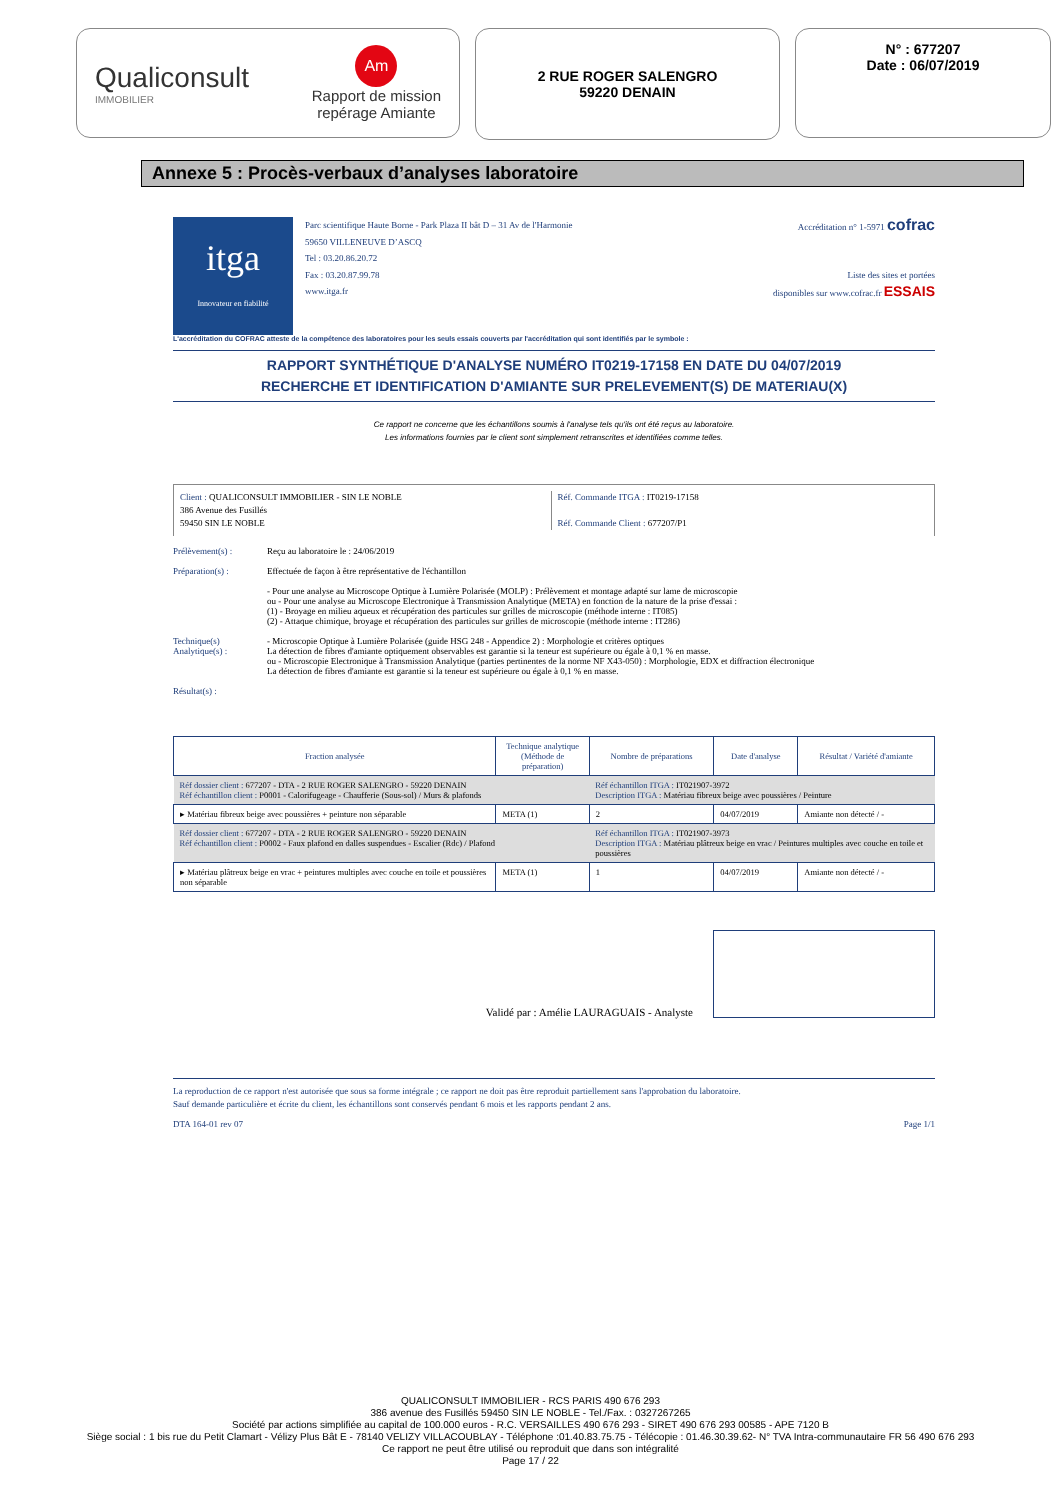Qualiconsult
IMMOBILIER
Am
Rapport de mission
repérage Amiante
2 RUE ROGER SALENGRO
59220 DENAIN
N° : 677207
Date : 06/07/2019
Annexe 5 : Procès-verbaux d’analyses laboratoire
itga
Innovateur en fiabilité
Parc scientifique Haute Borne - Park Plaza II bât D – 31 Av de l'Harmonie
59650 VILLENEUVE D’ASCQ
Tel : 03.20.86.20.72
Fax : 03.20.87.99.78
www.itga.fr
Accréditation n° 1-5971 cofrac
Liste des sites et portées
disponibles sur www.cofrac.fr ESSAIS
L'accréditation du COFRAC atteste de la compétence des laboratoires pour les seuls essais couverts par l'accréditation qui sont identifiés par le symbole :
RAPPORT SYNTHÉTIQUE D'ANALYSE NUMÉRO IT0219-17158 EN DATE DU 04/07/2019
RECHERCHE ET IDENTIFICATION D'AMIANTE SUR PRELEVEMENT(S) DE MATERIAU(X)
Ce rapport ne concerne que les échantillons soumis à l'analyse tels qu'ils ont été reçus au laboratoire.
Les informations fournies par le client sont simplement retranscrites et identifiées comme telles.
Client : QUALICONSULT IMMOBILIER - SIN LE NOBLE
386 Avenue des Fusillés
59450 SIN LE NOBLE
Réf. Commande ITGA : IT0219-17158
Réf. Commande Client : 677207/P1
Prélèvement(s) : Reçu au laboratoire le : 24/06/2019
Préparation(s) : Effectuée de façon à être représentative de l'échantillon
- Pour une analyse au Microscope Optique à Lumière Polarisée (MOLP) : Prélèvement et montage adapté sur lame de microscopie
ou - Pour une analyse au Microscope Electronique à Transmission Analytique (META) en fonction de la nature de la prise d'essai :
(1) - Broyage en milieu aqueux et récupération des particules sur grilles de microscopie (méthode interne : IT085)
(2) - Attaque chimique, broyage et récupération des particules sur grilles de microscopie (méthode interne : IT286)
Technique(s) Analytique(s) :
- Microscopie Optique à Lumière Polarisée (guide HSG 248 - Appendice 2) : Morphologie et critères optiques
La détection de fibres d'amiante optiquement observables est garantie si la teneur est supérieure ou égale à 0,1 % en masse.
ou - Microscopie Electronique à Transmission Analytique (parties pertinentes de la norme NF X43-050) : Morphologie, EDX et diffraction électronique
La détection de fibres d'amiante est garantie si la teneur est supérieure ou égale à 0,1 % en masse.
Résultat(s) :
| Fraction analysée | Technique analytique (Méthode de préparation) | Nombre de préparations | Date d'analyse | Résultat / Variété d'amiante |
| --- | --- | --- | --- | --- |
| Réf dossier client : 677207 - DTA - 2 RUE ROGER SALENGRO - 59220 DENAIN Réf échantillon client : P0001 - Calorifugeage - Chaufferie (Sous-sol) / Murs & plafonds | | Réf échantillon ITGA : IT021907-3972 Description ITGA : Matériau fibreux beige avec poussières / Peinture | | |
| ▸ Matériau fibreux beige avec poussières + peinture non séparable | META (1) | 2 | 04/07/2019 | Amiante non détecté / - |
| Réf dossier client : 677207 - DTA - 2 RUE ROGER SALENGRO - 59220 DENAIN Réf échantillon client : P0002 - Faux plafond en dalles suspendues - Escalier (Rdc) / Plafond | | Réf échantillon ITGA : IT021907-3973 Description ITGA : Matériau plâtreux beige en vrac / Peintures multiples avec couche en toile et poussières | | |
| ▸ Matériau plâtreux beige en vrac + peintures multiples avec couche en toile et poussières non séparable | META (1) | 1 | 04/07/2019 | Amiante non détecté / - |
Validé par : Amélie LAURAGUAIS - Analyste
La reproduction de ce rapport n'est autorisée que sous sa forme intégrale ; ce rapport ne doit pas être reproduit partiellement sans l'approbation du laboratoire.
Sauf demande particulière et écrite du client, les échantillons sont conservés pendant 6 mois et les rapports pendant 2 ans.
DTA 164-01 rev 07 Page 1/1
QUALICONSULT IMMOBILIER - RCS PARIS 490 676 293
386 avenue des Fusillés 59450 SIN LE NOBLE - Tel./Fax. : 0327267265
Société par actions simplifiée au capital de 100.000 euros - R.C. VERSAILLES 490 676 293 - SIRET 490 676 293 00585 - APE 7120 B
Siège social : 1 bis rue du Petit Clamart - Vélizy Plus Bât E - 78140 VELIZY VILLACOUBLAY - Téléphone :01.40.83.75.75 - Télécopie : 01.46.30.39.62- N° TVA Intra-communautaire FR 56 490 676 293
Ce rapport ne peut être utilisé ou reproduit que dans son intégralité
Page 17 / 22